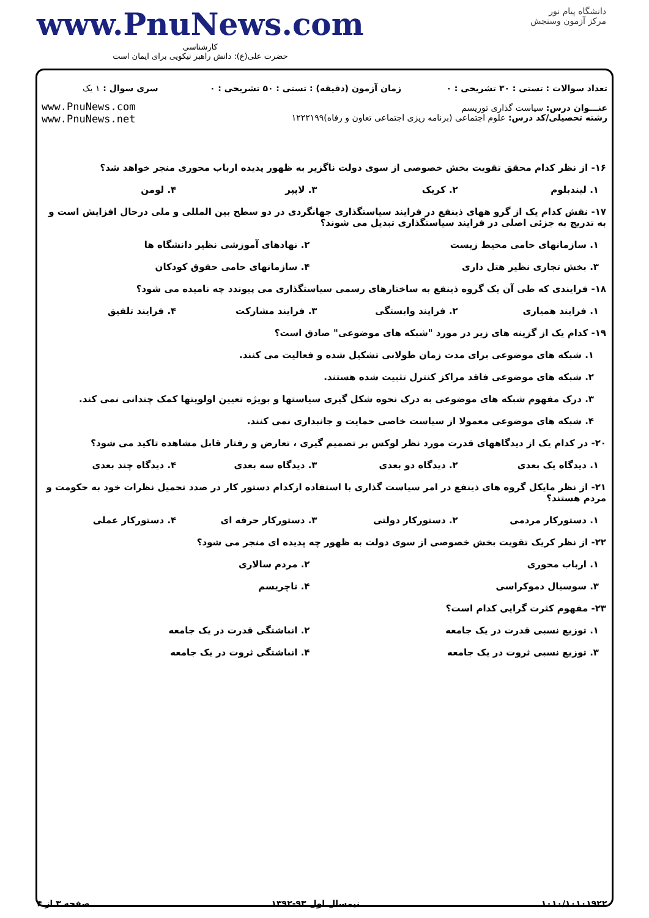دانشگاه پیام نور
مرکز آزمون وسنجش
www.PnuNews.com
کارشناسی
حضرت علی(ع): دانش راهبر نیکویی برای ایمان است
| تعداد سوالات : تستی : ۳۰ تشریحی : ۰ | زمان آزمون (دقیقه) : تستی : ۵۰ تشریحی : ۰ | سری سوال : ۱ یک |
| عنـــوان درس: سیاست گذاری توریسم رشته تحصیلی/کد درس: علوم اجتماعی (برنامه ریزی اجتماعی تعاون و رفاه)۱۲۲۲۱۹۹ | | www.PnuNews.com www.PnuNews.net |
۱۶- از نظر کدام محقق تقویت بخش خصوصی از سوی دولت ناگزیر به ظهور پدیده ارباب محوری منجر خواهد شد؟
۱. لیندبلوم ۲. کریک ۳. لاپپر ۴. لومن
۱۷- نقش کدام یک از گرو ههای ذینفع در فرایند سیاستگذاری جهانگردی در دو سطح بین المللی و ملی درحال افزایش است و به تدریج به جزئی اصلی در فرایند سیاستگذاری تبدیل می شوند؟
۱. سازمانهای حامی محیط زیست ۲. نهادهای آموزشی نظیر دانشگاه ها
۳. بخش تجاری نظیر هتل داری ۴. سازمانهای حامی حقوق کودکان
۱۸- فرایندی که طی آن یک گروه ذینفع به ساختارهای رسمی سیاستگذاری می پیوندد چه نامیده می شود؟
۱. فرایند همیاری ۲. فرایند وابستگی ۳. فرایند مشارکت ۴. فرایند تلفیق
۱۹- کدام یک از گزینه های زیر در مورد "شبکه های موضوعی" صادق است؟
۱. شبکه های موضوعی برای مدت زمان طولانی تشکیل شده و فعالیت می کنند.
۲. شبکه های موضوعی فاقد مراکز کنترل تثبیت شده هستند.
۳. درک مفهوم شبکه های موضوعی به درک نحوه شکل گیری سیاستها و بویژه تعیین اولویتها کمک چندانی نمی کند.
۴. شبکه های موضوعی معمولا از سیاست خاصی حمایت و جانبداری نمی کنند.
۲۰- در کدام یک از دیدگاههای قدرت مورد نظر لوکس بر تصمیم گیری ، تعارض و رفتار قابل مشاهده تاکید می شود؟
۱. دیدگاه یک بعدی ۲. دیدگاه دو بعدی ۳. دیدگاه سه بعدی ۴. دیدگاه چند بعدی
۲۱- از نظر مایکل گروه های ذینفع در امر سیاست گذاری با استفاده ازکدام دستور کار در صدد تحمیل نظرات خود به حکومت و مردم هستند؟
۱. دستورکار مردمی ۲. دستورکار دولتی ۳. دستورکار حرفه ای ۴. دستورکار عملی
۲۲- از نظر کریک تقویت بخش خصوصی از سوی دولت به ظهور چه پدیده ای منجر می شود؟
۱. ارباب محوری ۲. مردم سالاری
۳. سوسیال دموکراسی ۴. تاچریسم
۲۳- مفهوم کثرت گرایی کدام است؟
۱. توزیع نسبی قدرت در یک جامعه ۲. انباشتگی قدرت در یک جامعه
۳. توزیع نسبی ثروت در یک جامعه ۴. انباشتگی ثروت در یک جامعه
۱۰۱۰/۱۰۱۰۱۹۲۲۰ نیمسال اول ۹۳-۱۳۹۲ صفحه ۳ از ۴